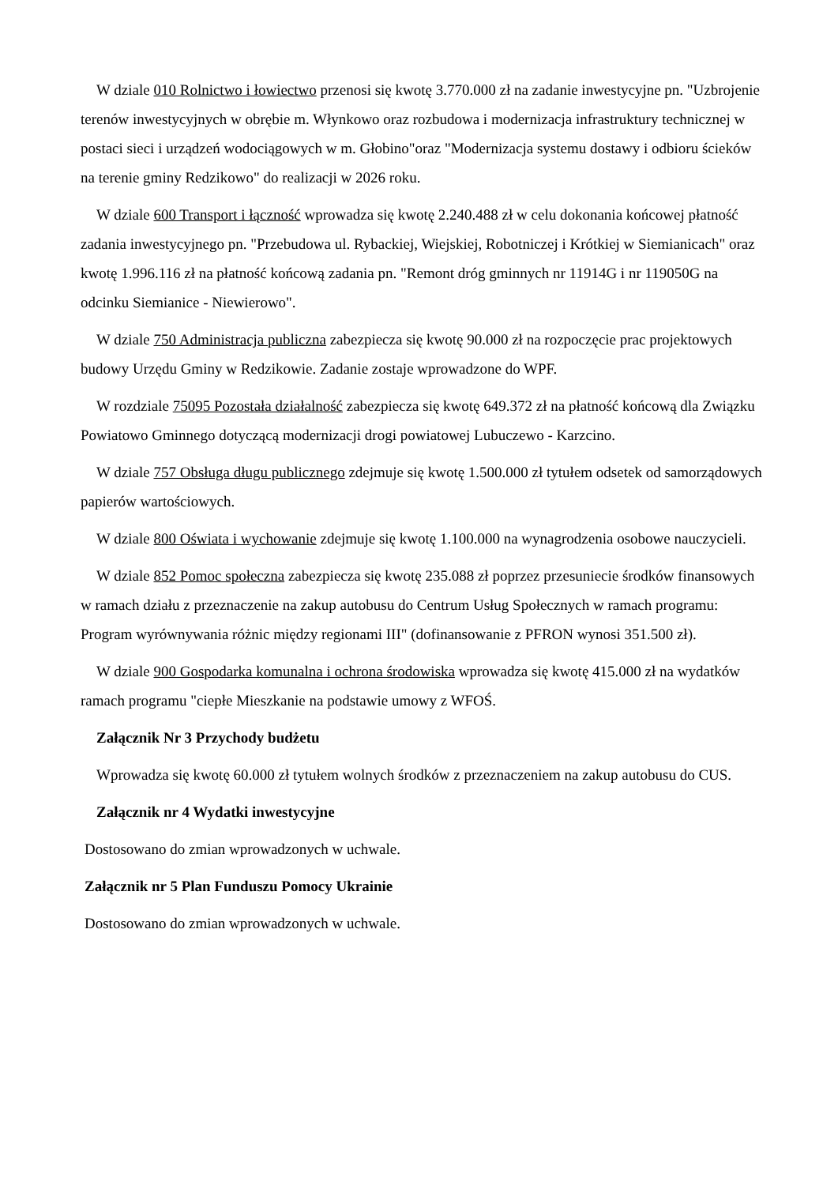W dziale 010 Rolnictwo i łowiectwo przenosi się kwotę 3.770.000 zł na zadanie inwestycyjne pn. "Uzbrojenie terenów inwestycyjnych w obrębie m. Włynkowo oraz rozbudowa i modernizacja infrastruktury technicznej w postaci sieci i urządzeń wodociągowych w m. Głobino"oraz "Modernizacja systemu dostawy i odbioru ścieków na terenie gminy Redzikowo" do realizacji w 2026 roku.
W dziale 600 Transport i łączność wprowadza się kwotę 2.240.488 zł w celu dokonania końcowej płatność zadania inwestycyjnego pn. "Przebudowa ul. Rybackiej, Wiejskiej, Robotniczej i Krótkiej w Siemianicach" oraz kwotę 1.996.116 zł na płatność końcową zadania pn. "Remont dróg gminnych nr 11914G i nr 119050G na odcinku Siemianice - Niewierowo".
W dziale 750 Administracja publiczna zabezpiecza się kwotę 90.000 zł na rozpoczęcie prac projektowych budowy Urzędu Gminy w Redzikowie. Zadanie zostaje wprowadzone do WPF.
W rozdziale 75095 Pozostała działalność zabezpiecza się kwotę 649.372 zł na płatność końcową dla Związku Powiatowo Gminnego dotyczącą modernizacji drogi powiatowej Lubuczewo - Karzcino.
W dziale 757 Obsługa długu publicznego zdejmuje się kwotę 1.500.000 zł tytułem odsetek od samorządowych papierów wartościowych.
W dziale 800 Oświata i wychowanie zdejmuje się kwotę 1.100.000 na wynagrodzenia osobowe nauczycieli.
W dziale 852 Pomoc społeczna zabezpiecza się kwotę 235.088 zł poprzez przesuniecie środków finansowych w ramach działu z przeznaczenie na zakup autobusu do Centrum Usług Społecznych w ramach programu: Program wyrównywania różnic między regionami III" (dofinansowanie z PFRON wynosi 351.500 zł).
W dziale 900 Gospodarka komunalna i ochrona środowiska wprowadza się kwotę 415.000 zł na wydatków ramach programu "ciepłe Mieszkanie na podstawie umowy z WFOŚ.
Załącznik Nr 3 Przychody budżetu
Wprowadza się kwotę 60.000 zł tytułem wolnych środków z przeznaczeniem na zakup autobusu do CUS.
Załącznik nr 4 Wydatki inwestycyjne
Dostosowano do zmian wprowadzonych w uchwale.
Załącznik nr 5 Plan Funduszu Pomocy Ukrainie
Dostosowano do zmian wprowadzonych w uchwale.